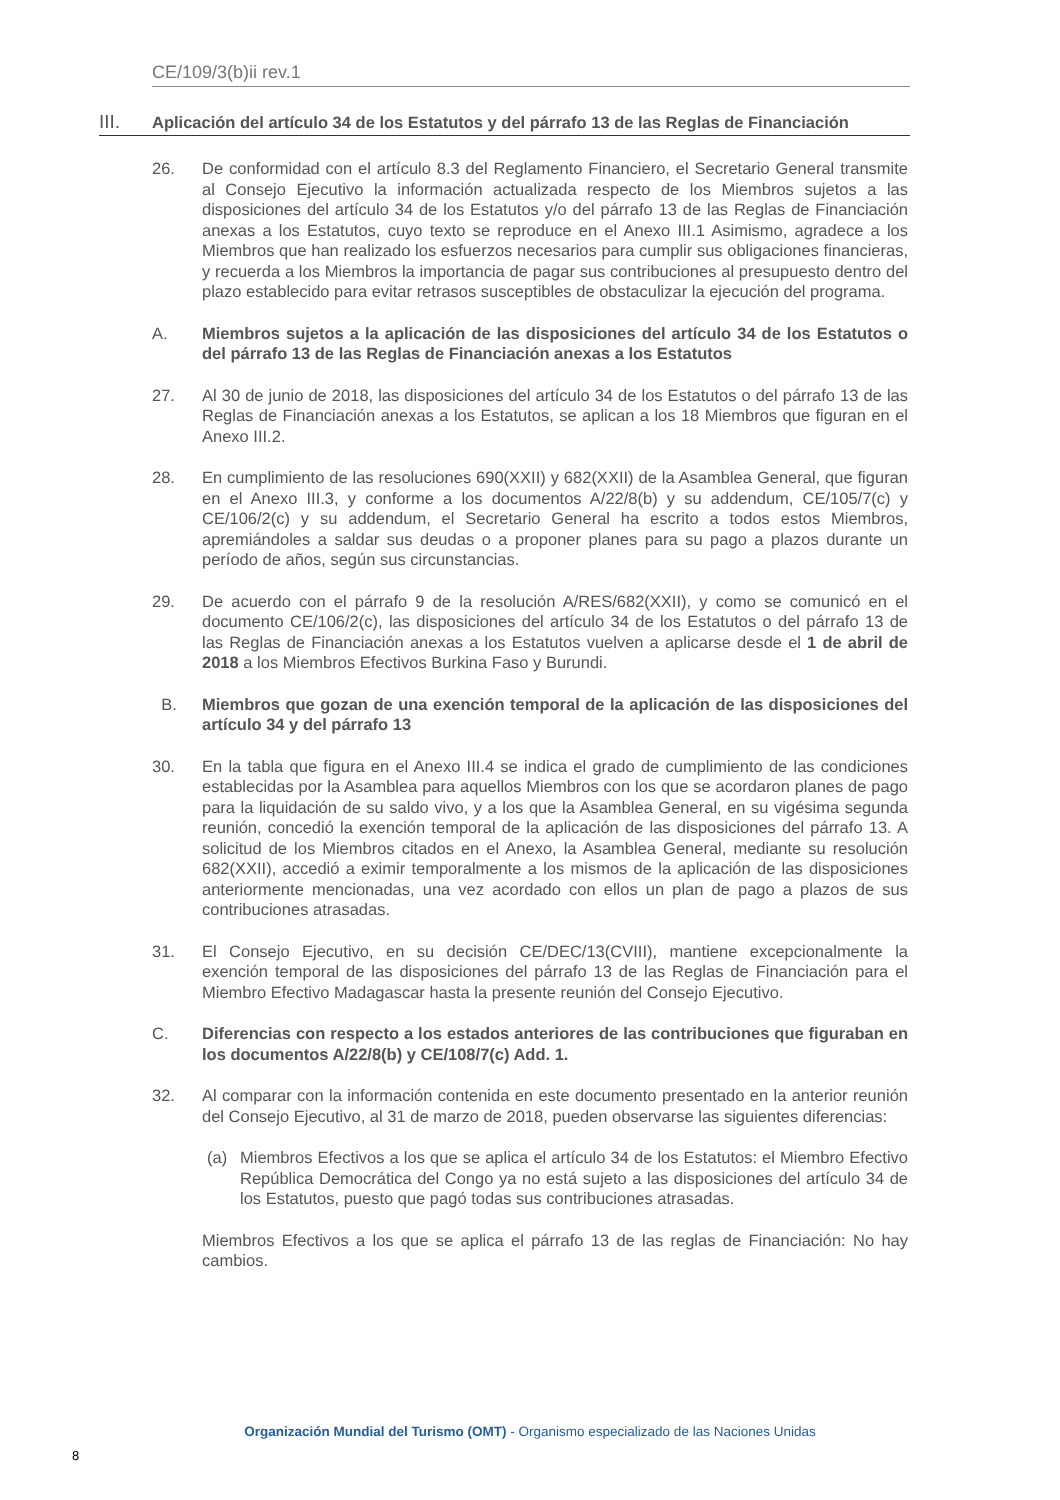CE/109/3(b)ii rev.1
III. Aplicación del artículo 34 de los Estatutos y del párrafo 13 de las Reglas de Financiación
26. De conformidad con el artículo 8.3 del Reglamento Financiero, el Secretario General transmite al Consejo Ejecutivo la información actualizada respecto de los Miembros sujetos a las disposiciones del artículo 34 de los Estatutos y/o del párrafo 13 de las Reglas de Financiación anexas a los Estatutos, cuyo texto se reproduce en el Anexo III.1 Asimismo, agradece a los Miembros que han realizado los esfuerzos necesarios para cumplir sus obligaciones financieras, y recuerda a los Miembros la importancia de pagar sus contribuciones al presupuesto dentro del plazo establecido para evitar retrasos susceptibles de obstaculizar la ejecución del programa.
A. Miembros sujetos a la aplicación de las disposiciones del artículo 34 de los Estatutos o del párrafo 13 de las Reglas de Financiación anexas a los Estatutos
27. Al 30 de junio de 2018, las disposiciones del artículo 34 de los Estatutos o del párrafo 13 de las Reglas de Financiación anexas a los Estatutos, se aplican a los 18 Miembros que figuran en el Anexo III.2.
28. En cumplimiento de las resoluciones 690(XXII) y 682(XXII) de la Asamblea General, que figuran en el Anexo III.3, y conforme a los documentos A/22/8(b) y su addendum, CE/105/7(c) y CE/106/2(c) y su addendum, el Secretario General ha escrito a todos estos Miembros, apremiándoles a saldar sus deudas o a proponer planes para su pago a plazos durante un período de años, según sus circunstancias.
29. De acuerdo con el párrafo 9 de la resolución A/RES/682(XXII), y como se comunicó en el documento CE/106/2(c), las disposiciones del artículo 34 de los Estatutos o del párrafo 13 de las Reglas de Financiación anexas a los Estatutos vuelven a aplicarse desde el 1 de abril de 2018 a los Miembros Efectivos Burkina Faso y Burundi.
B. Miembros que gozan de una exención temporal de la aplicación de las disposiciones del artículo 34 y del párrafo 13
30. En la tabla que figura en el Anexo III.4 se indica el grado de cumplimiento de las condiciones establecidas por la Asamblea para aquellos Miembros con los que se acordaron planes de pago para la liquidación de su saldo vivo, y a los que la Asamblea General, en su vigésima segunda reunión, concedió la exención temporal de la aplicación de las disposiciones del párrafo 13. A solicitud de los Miembros citados en el Anexo, la Asamblea General, mediante su resolución 682(XXII), accedió a eximir temporalmente a los mismos de la aplicación de las disposiciones anteriormente mencionadas, una vez acordado con ellos un plan de pago a plazos de sus contribuciones atrasadas.
31. El Consejo Ejecutivo, en su decisión CE/DEC/13(CVIII), mantiene excepcionalmente la exención temporal de las disposiciones del párrafo 13 de las Reglas de Financiación para el Miembro Efectivo Madagascar hasta la presente reunión del Consejo Ejecutivo.
C. Diferencias con respecto a los estados anteriores de las contribuciones que figuraban en los documentos A/22/8(b) y CE/108/7(c) Add. 1.
32. Al comparar con la información contenida en este documento presentado en la anterior reunión del Consejo Ejecutivo, al 31 de marzo de 2018, pueden observarse las siguientes diferencias:
(a) Miembros Efectivos a los que se aplica el artículo 34 de los Estatutos: el Miembro Efectivo República Democrática del Congo ya no está sujeto a las disposiciones del artículo 34 de los Estatutos, puesto que pagó todas sus contribuciones atrasadas.
Miembros Efectivos a los que se aplica el párrafo 13 de las reglas de Financiación: No hay cambios.
Organización Mundial del Turismo (OMT) - Organismo especializado de las Naciones Unidas
8